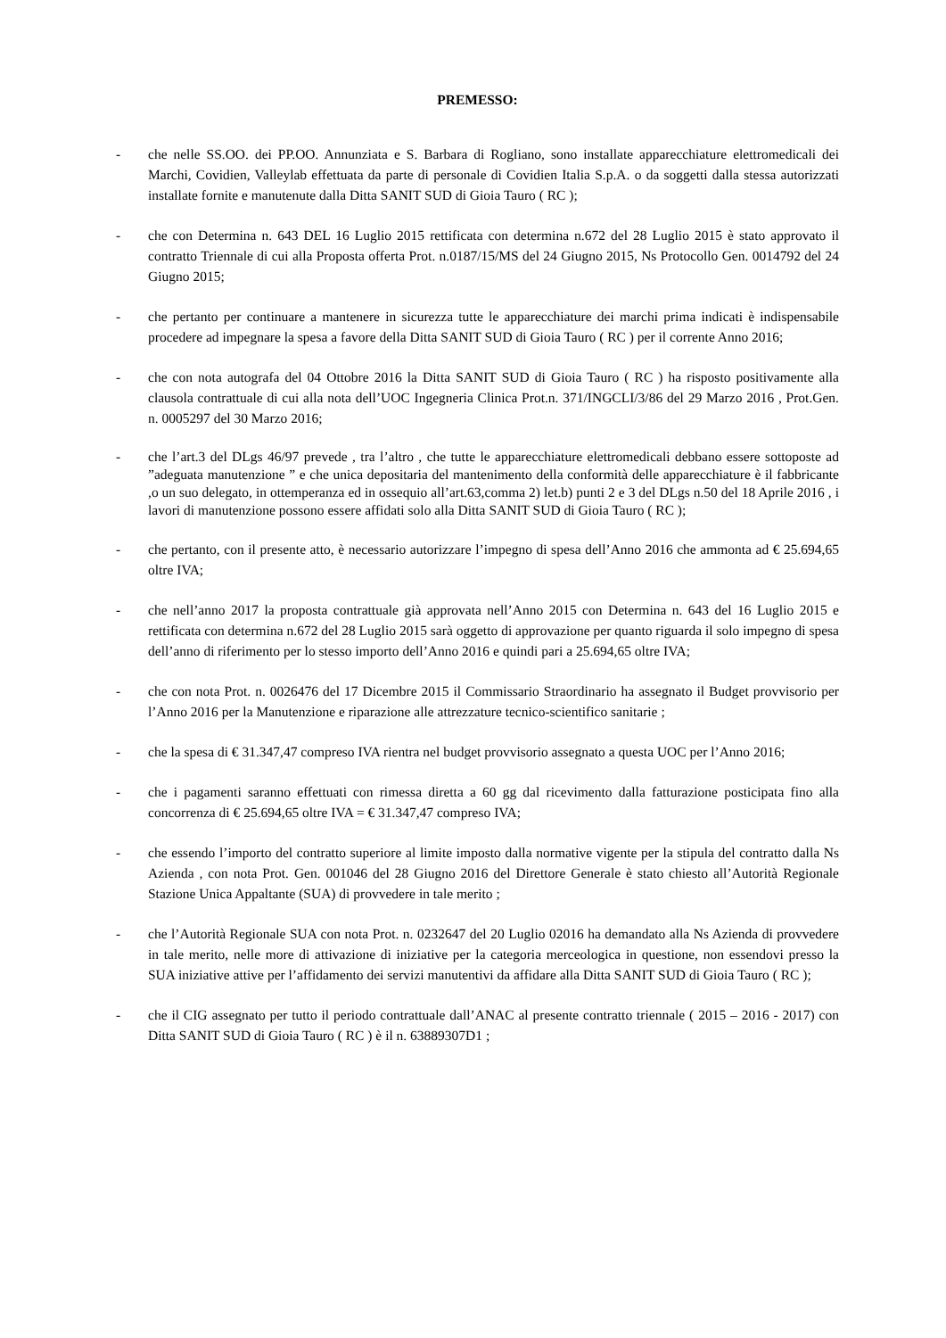PREMESSO:
- che nelle SS.OO. dei PP.OO. Annunziata e S. Barbara di Rogliano, sono installate apparecchiature elettromedicali dei Marchi, Covidien, Valleylab effettuata da parte di personale di Covidien Italia S.p.A. o da soggetti dalla stessa autorizzati installate fornite e manutenute dalla Ditta SANIT SUD di Gioia Tauro ( RC );
- che con Determina n. 643 DEL 16 Luglio 2015 rettificata con determina n.672 del 28 Luglio 2015 è stato approvato il contratto Triennale di cui alla Proposta offerta Prot. n.0187/15/MS del 24 Giugno 2015, Ns Protocollo Gen. 0014792 del 24 Giugno 2015;
- che pertanto per continuare a mantenere in sicurezza tutte le apparecchiature dei marchi prima indicati è indispensabile procedere ad impegnare la spesa a favore della Ditta SANIT SUD di Gioia Tauro ( RC ) per il corrente Anno 2016;
- che con nota autografa del 04 Ottobre 2016 la Ditta SANIT SUD di Gioia Tauro ( RC ) ha risposto positivamente alla clausola contrattuale di cui alla nota dell’UOC Ingegneria Clinica Prot.n. 371/INGCLI/3/86 del 29 Marzo 2016 , Prot.Gen. n. 0005297 del 30 Marzo 2016;
- che l’art.3 del DLgs 46/97 prevede , tra l’altro , che tutte le apparecchiature elettromedicali debbano essere sottoposte ad ”adeguata manutenzione ” e che unica depositaria del mantenimento della conformità delle apparecchiature è il fabbricante ,o un suo delegato, in ottemperanza ed in ossequio all’art.63,comma 2) let.b) punti 2 e 3 del DLgs n.50 del 18 Aprile 2016 , i lavori di manutenzione possono essere affidati solo alla Ditta SANIT SUD di Gioia Tauro ( RC );
- che pertanto, con il presente atto, è necessario autorizzare l’impegno di spesa dell’Anno 2016 che ammonta ad € 25.694,65 oltre IVA;
- che nell’anno 2017 la proposta contrattuale già approvata nell’Anno 2015 con Determina n. 643 del 16 Luglio 2015 e rettificata con determina n.672 del 28 Luglio 2015 sarà oggetto di approvazione per quanto riguarda il solo impegno di spesa dell’anno di riferimento per lo stesso importo dell’Anno 2016 e quindi pari a 25.694,65 oltre IVA;
- che con nota Prot. n. 0026476 del 17 Dicembre 2015 il Commissario Straordinario ha assegnato il Budget provvisorio per l’Anno 2016 per la Manutenzione e riparazione alle attrezzature tecnico-scientifico sanitarie ;
- che la spesa di € 31.347,47 compreso IVA rientra nel budget provvisorio assegnato a questa UOC per l’Anno 2016;
- che i pagamenti saranno effettuati con rimessa diretta a 60 gg dal ricevimento dalla fatturazione posticipata fino alla concorrenza di € 25.694,65 oltre IVA = € 31.347,47 compreso IVA;
- che essendo l’importo del contratto superiore al limite imposto dalla normative vigente per la stipula del contratto dalla Ns Azienda , con nota Prot. Gen. 001046 del 28 Giugno 2016 del Direttore Generale è stato chiesto all’Autorità Regionale Stazione Unica Appaltante (SUA) di provvedere in tale merito ;
- che l’Autorità Regionale SUA con nota Prot. n. 0232647 del 20 Luglio 02016 ha demandato alla Ns Azienda di provvedere in tale merito, nelle more di attivazione di iniziative per la categoria merceologica in questione, non essendovi presso la SUA iniziative attive per l’affidamento dei servizi manutentivi da affidare alla Ditta SANIT SUD di Gioia Tauro ( RC );
- che il CIG assegnato per tutto il periodo contrattuale dall’ANAC al presente contratto triennale ( 2015 – 2016 - 2017) con Ditta SANIT SUD di Gioia Tauro ( RC ) è il n. 63889307D1 ;